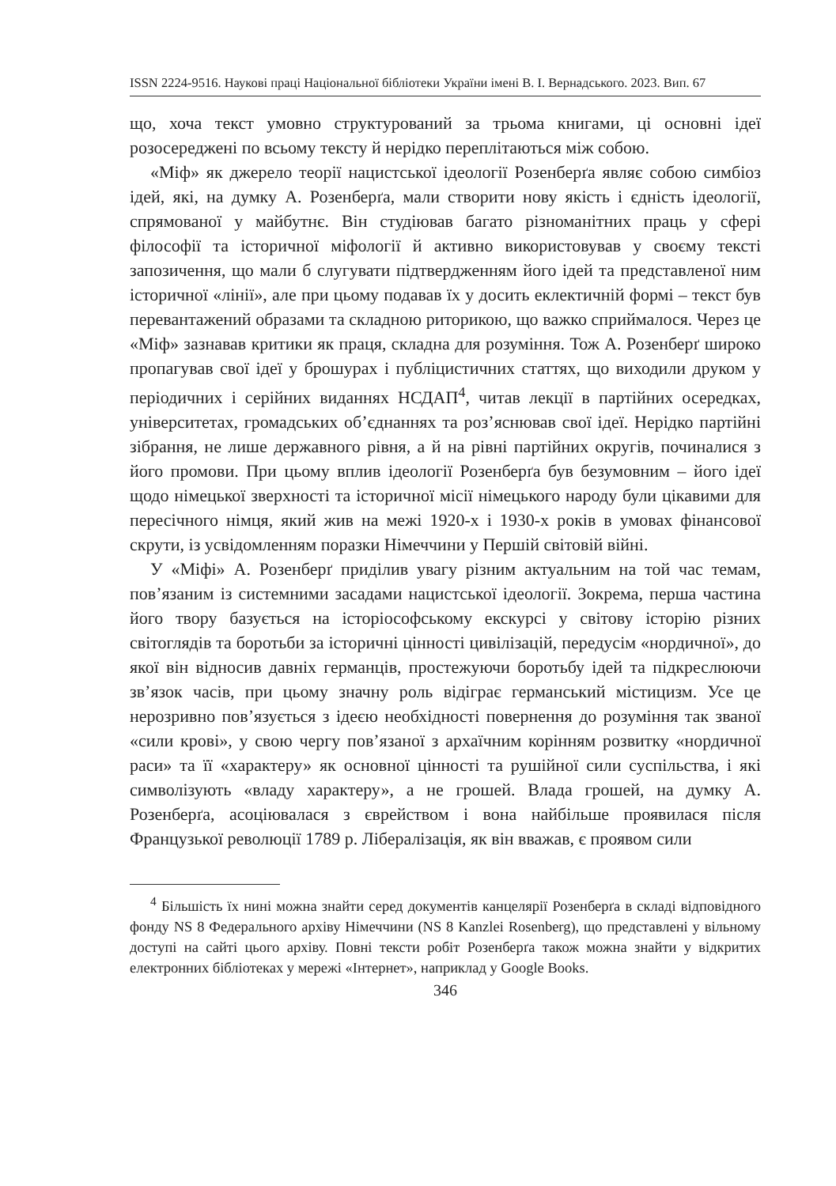ISSN 2224-9516. Наукові праці Національної бібліотеки України імені В. І. Вернадського. 2023. Вип. 67
що, хоча текст умовно структурований за трьома книгами, ці основні ідеї розосереджені по всьому тексту й нерідко переплітаються між собою.
«Міф» як джерело теорії нацистської ідеології Розенберґа являє собою симбіоз ідей, які, на думку А. Розенберґа, мали створити нову якість і єдність ідеології, спрямованої у майбутнє. Він студіював багато різноманітних праць у сфері філософії та історичної міфології й активно використовував у своєму тексті запозичення, що мали б слугувати підтвердженням його ідей та представленої ним історичної «лінії», але при цьому подавав їх у досить еклектичній формі – текст був перевантажений образами та складною риторикою, що важко сприймалося. Через це «Міф» зазнавав критики як праця, складна для розуміння. Тож А. Розенберґ широко пропагував свої ідеї у брошурах і публіцистичних статтях, що виходили друком у періодичних і серійних виданнях НСДАП<sup>4</sup>, читав лекції в партійних осередках, університетах, громадських об’єднаннях та роз’яснював свої ідеї. Нерідко партійні зібрання, не лише державного рівня, а й на рівні партійних округів, починалися з його промови. При цьому вплив ідеології Розенберґа був безумовним – його ідеї щодо німецької зверхності та історичної місії німецького народу були цікавими для пересічного німця, який жив на межі 1920-х і 1930-х років в умовах фінансової скрути, із усвідомленням поразки Німеччини у Першій світовій війні.
У «Міфі» А. Розенберґ приділив увагу різним актуальним на той час темам, пов’язаним із системними засадами нацистської ідеології. Зокрема, перша частина його твору базується на історіософському екскурсі у світову історію різних світоглядів та боротьби за історичні цінності цивілізацій, передусім «нордичної», до якої він відносив давніх германців, простежуючи боротьбу ідей та підкреслюючи зв’язок часів, при цьому значну роль відіграє германський містицизм. Усе це нерозривно пов’язується з ідеєю необхідності повернення до розуміння так званої «сили крові», у свою чергу пов’язаної з архаїчним корінням розвитку «нордичної раси» та її «характеру» як основної цінності та рушійної сили суспільства, і які символізують «владу характеру», а не грошей. Влада грошей, на думку А. Розенберґа, асоціювалася з єврейством і вона найбільше проявилася після Французької революції 1789 р. Лібералізація, як він вважав, є проявом сили
<sup>4</sup> Більшість їх нині можна знайти серед документів канцелярії Розенберґа в складі відповідного фонду NS 8 Федерального архіву Німеччини (NS 8 Kanzlei Rosenberg), що представлені у вільному доступі на сайті цього архіву. Повні тексти робіт Розенберґа також можна знайти у відкритих електронних бібліотеках у мережі «Інтернет», наприклад у Google Books.
346